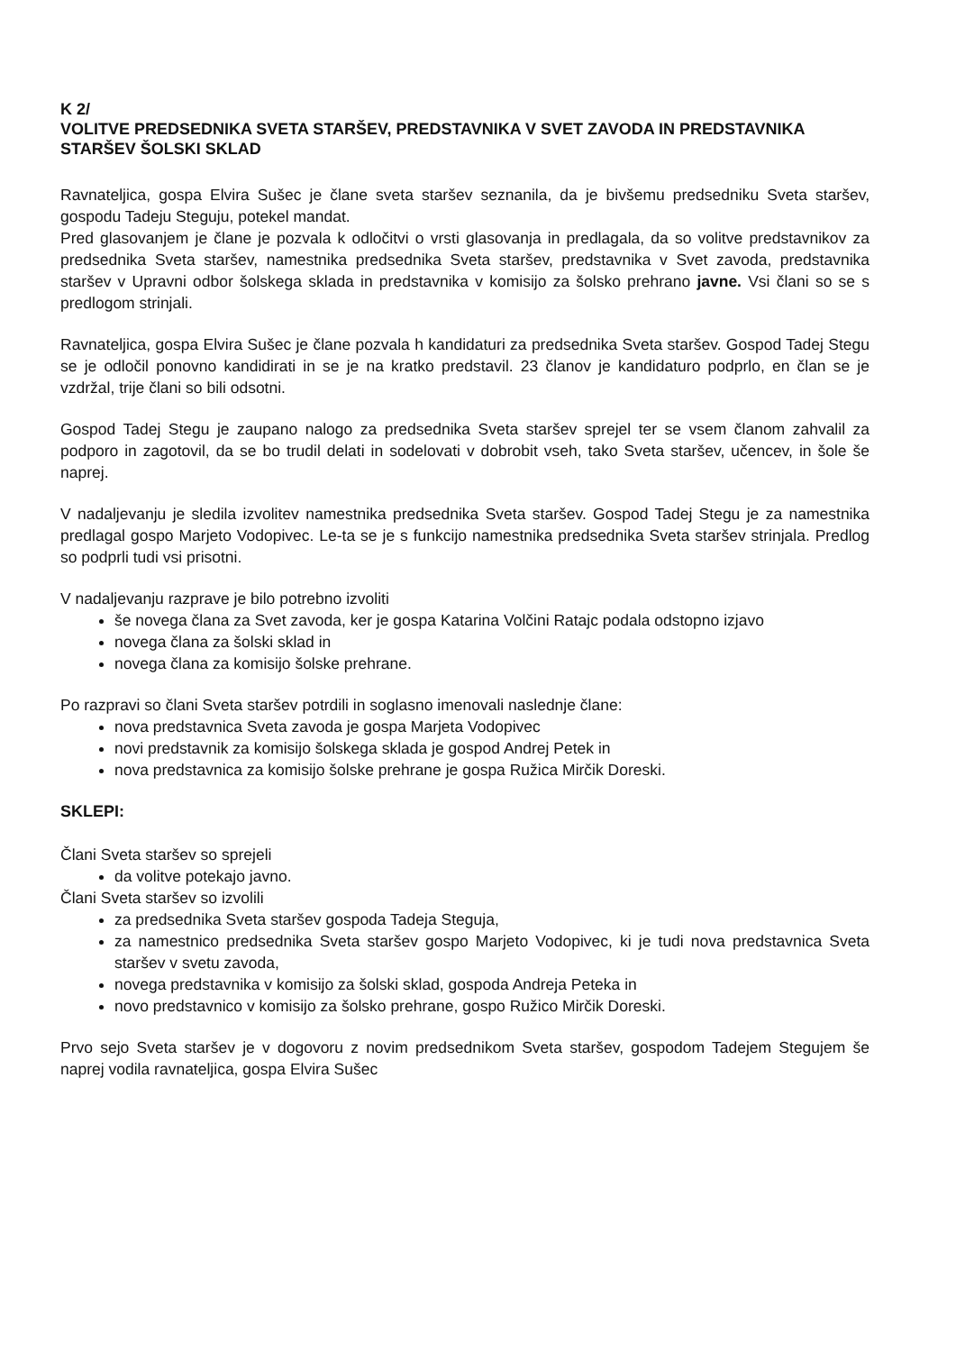K 2/
VOLITVE PREDSEDNIKA SVETA STARŠEV, PREDSTAVNIKA V SVET ZAVODA IN PREDSTAVNIKA STARŠEV ŠOLSKI SKLAD
Ravnateljica, gospa Elvira Sušec je člane sveta staršev seznanila, da je bivšemu predsedniku Sveta staršev, gospodu Tadeju Steguju, potekel mandat.
Pred glasovanjem je člane je pozvala k odločitvi o vrsti glasovanja in predlagala, da so volitve predstavnikov za predsednika Sveta staršev, namestnika predsednika Sveta staršev, predstavnika v Svet zavoda, predstavnika staršev v Upravni odbor šolskega sklada in predstavnika v komisijo za šolsko prehrano javne. Vsi člani so se s predlogom strinjali.
Ravnateljica, gospa Elvira Sušec je člane pozvala h kandidaturi za predsednika Sveta staršev. Gospod Tadej Stegu se je odločil ponovno kandidirati in se je na kratko predstavil. 23 članov je kandidaturo podprlo, en član se je vzdržal, trije člani so bili odsotni.
Gospod Tadej Stegu je zaupano nalogo za predsednika Sveta staršev sprejel ter se vsem članom zahvalil za podporo in zagotovil, da se bo trudil delati in sodelovati v dobrobit vseh, tako Sveta staršev, učencev, in šole še naprej.
V nadaljevanju je sledila izvolitev namestnika predsednika Sveta staršev. Gospod Tadej Stegu je za namestnika predlagal gospo Marjeto Vodopivec. Le-ta se je s funkcijo namestnika predsednika Sveta staršev strinjala. Predlog so podprli tudi vsi prisotni.
V nadaljevanju razprave je bilo potrebno izvoliti
še novega člana za Svet zavoda, ker je gospa Katarina Volčini Ratajc podala odstopno izjavo
novega člana za šolski sklad in
novega člana za komisijo šolske prehrane.
Po razpravi so člani Sveta staršev potrdili in soglasno imenovali naslednje člane:
nova predstavnica Sveta zavoda je gospa Marjeta Vodopivec
novi predstavnik za komisijo šolskega sklada je gospod Andrej Petek in
nova predstavnica za komisijo šolske prehrane je gospa Ružica Mirčik Doreski.
SKLEPI:
Člani Sveta staršev so sprejeli
da volitve potekajo javno.
Člani Sveta staršev so izvolili
za predsednika Sveta staršev gospoda Tadeja Steguja,
za namestnico predsednika Sveta staršev gospo Marjeto Vodopivec, ki je tudi nova predstavnica Sveta staršev v svetu zavoda,
novega predstavnika v komisijo za šolski sklad, gospoda Andreja Peteka in
novo predstavnico v komisijo za šolsko prehrane, gospo Ružico Mirčik Doreski.
Prvo sejo Sveta staršev je v dogovoru z novim predsednikom Sveta staršev, gospodom Tadejem Stegujem še naprej vodila ravnateljica, gospa Elvira Sušec